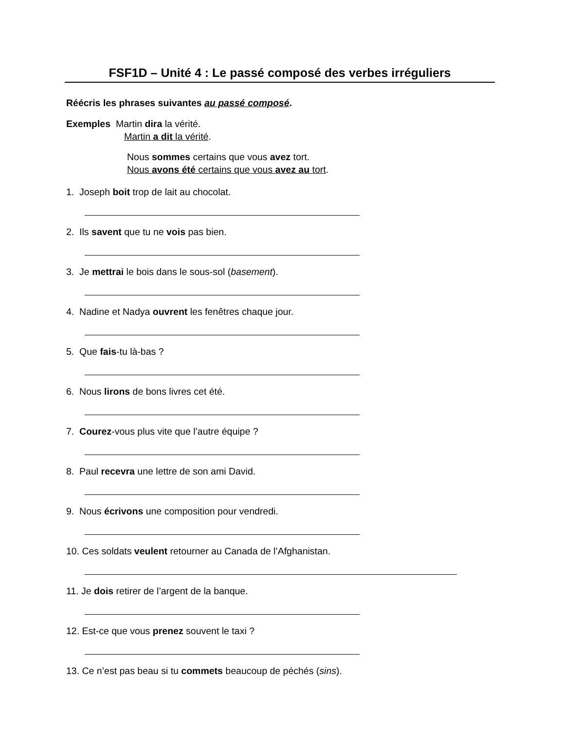FSF1D – Unité 4 : Le passé composé des verbes irréguliers
Réécris les phrases suivantes au passé composé.
Exemples Martin dira la vérité.
Martin a dit la vérité.
Nous sommes certains que vous avez tort.
Nous avons été certains que vous avez au tort.
1. Joseph boit trop de lait au chocolat.
2. Ils savent que tu ne vois pas bien.
3. Je mettrai le bois dans le sous-sol (basement).
4. Nadine et Nadya ouvrent les fenêtres chaque jour.
5. Que fais-tu là-bas ?
6. Nous lirons de bons livres cet été.
7. Courez-vous plus vite que l’autre équipe ?
8. Paul recevra une lettre de son ami David.
9. Nous écrivons une composition pour vendredi.
10. Ces soldats veulent retourner au Canada de l’Afghanistan.
11. Je dois retirer de l’argent de la banque.
12. Est-ce que vous prenez souvent le taxi ?
13. Ce n’est pas beau si tu commets beaucoup de péchés (sins).